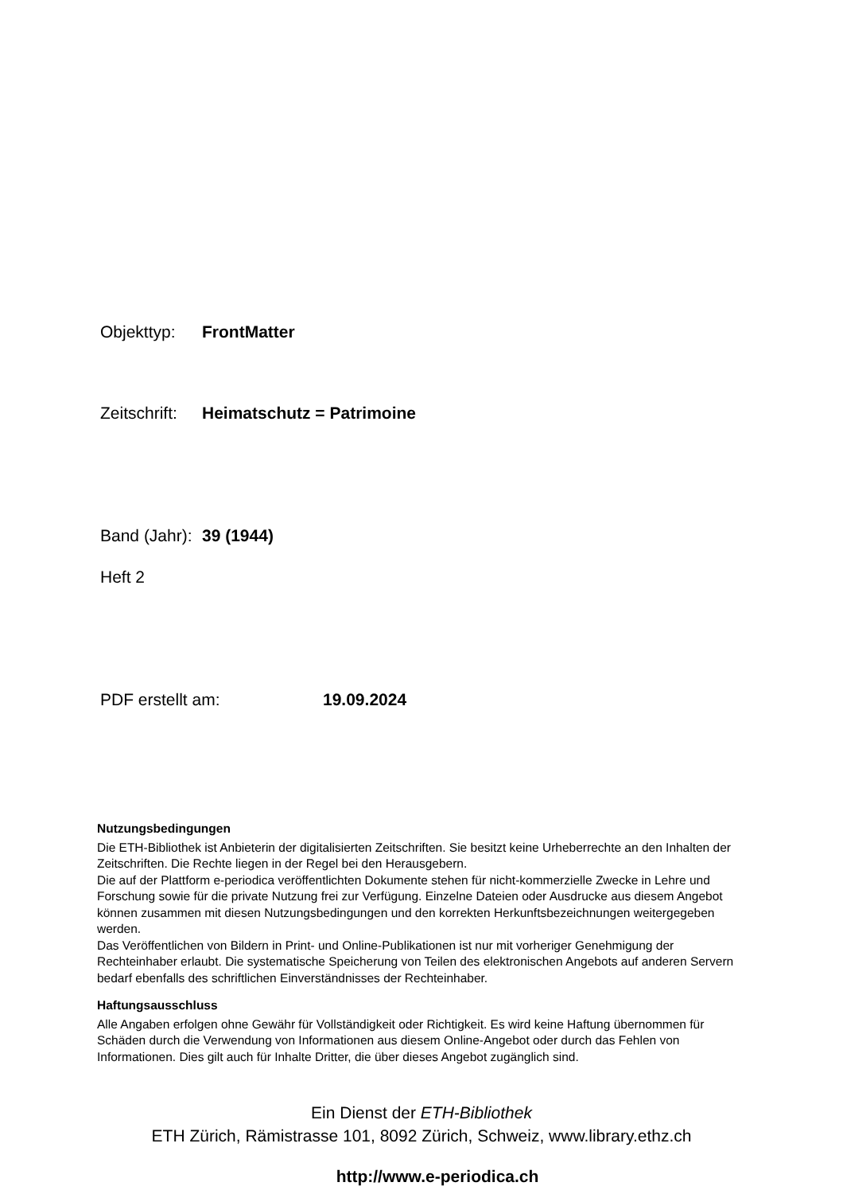Objekttyp: FrontMatter
Zeitschrift: Heimatschutz = Patrimoine
Band (Jahr): 39 (1944)
Heft 2
PDF erstellt am: 19.09.2024
Nutzungsbedingungen
Die ETH-Bibliothek ist Anbieterin der digitalisierten Zeitschriften. Sie besitzt keine Urheberrechte an den Inhalten der Zeitschriften. Die Rechte liegen in der Regel bei den Herausgebern.
Die auf der Plattform e-periodica veröffentlichten Dokumente stehen für nicht-kommerzielle Zwecke in Lehre und Forschung sowie für die private Nutzung frei zur Verfügung. Einzelne Dateien oder Ausdrucke aus diesem Angebot können zusammen mit diesen Nutzungsbedingungen und den korrekten Herkunftsbezeichnungen weitergegeben werden.
Das Veröffentlichen von Bildern in Print- und Online-Publikationen ist nur mit vorheriger Genehmigung der Rechteinhaber erlaubt. Die systematische Speicherung von Teilen des elektronischen Angebots auf anderen Servern bedarf ebenfalls des schriftlichen Einverständnisses der Rechteinhaber.
Haftungsausschluss
Alle Angaben erfolgen ohne Gewähr für Vollständigkeit oder Richtigkeit. Es wird keine Haftung übernommen für Schäden durch die Verwendung von Informationen aus diesem Online-Angebot oder durch das Fehlen von Informationen. Dies gilt auch für Inhalte Dritter, die über dieses Angebot zugänglich sind.
Ein Dienst der ETH-Bibliothek
ETH Zürich, Rämistrasse 101, 8092 Zürich, Schweiz, www.library.ethz.ch
http://www.e-periodica.ch